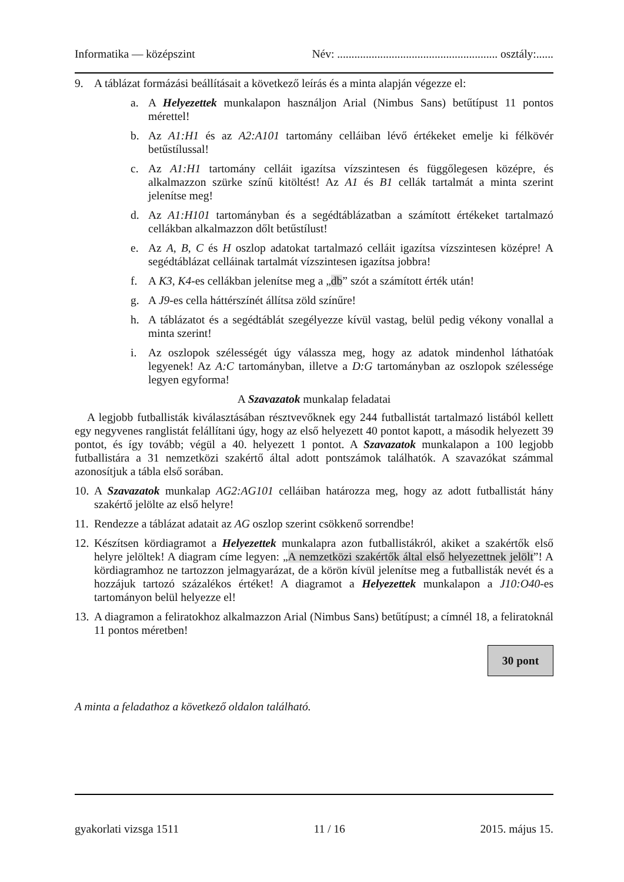Informatika — középszint Név: ........................................................ osztály:......
9. A táblázat formázási beállításait a következő leírás és a minta alapján végezze el:
a. A Helyezettek munkalapon használjon Arial (Nimbus Sans) betűtípust 11 pontos mérettel!
b. Az A1:H1 és az A2:A101 tartomány celláiban lévő értékeket emelje ki félkövér betűstílussal!
c. Az A1:H1 tartomány celláit igazítsa vízszintesen és függőlegesen középre, és alkalmazzon szürke színű kitöltést! Az A1 és B1 cellák tartalmát a minta szerint jelenítse meg!
d. Az A1:H101 tartományban és a segédtáblázatban a számított értékeket tartalmazó cellákban alkalmazzon dőlt betűstílust!
e. Az A, B, C és H oszlop adatokat tartalmazó celláit igazítsa vízszintesen középre! A segédtáblázat celláinak tartalmát vízszintesen igazítsa jobbra!
f. A K3, K4-es cellákban jelenítse meg a „db” szót a számított érték után!
g. A J9-es cella háttérszínét állítsa zöld színűre!
h. A táblázatot és a segédtáblát szegélyezze kívül vastag, belül pedig vékony vonallal a minta szerint!
i. Az oszlopok szélességét úgy válassza meg, hogy az adatok mindenhol láthatóak legyenek! Az A:C tartományban, illetve a D:G tartományban az oszlopok szélessége legyen egyforma!
A Szavazatok munkalap feladatai
A legjobb futballisták kiválasztásában résztvevőknek egy 244 futballistát tartalmazó listából kellett egy negyvenes ranglistát felállítani úgy, hogy az első helyezett 40 pontot kapott, a második helyezett 39 pontot, és így tovább; végül a 40. helyezett 1 pontot. A Szavazatok munkalapon a 100 legjobb futballistára a 31 nemzetközi szakértő által adott pontszámok találhatók. A szavazókat számmal azonosítjuk a tábla első sorában.
10. A Szavazatok munkalap AG2:AG101 celláiban határozza meg, hogy az adott futballistát hány szakértő jelölte az első helyre!
11. Rendezze a táblázat adatait az AG oszlop szerint csökkenő sorrendbe!
12. Készítsen kördiagramot a Helyezettek munkalapra azon futballistákról, akiket a szakértők első helyre jelöltek! A diagram címe legyen: „A nemzetközi szakértők által első helyezettnek jelölt”! A kördiagramhoz ne tartozzon jelmagyarázat, de a körön kívül jelenítse meg a futballisták nevét és a hozzájuk tartozó százalékos értéket! A diagramot a Helyezettek munkalapon a J10:O40-es tartományon belül helyezze el!
13. A diagramon a feliratokhoz alkalmazzon Arial (Nimbus Sans) betűtípust; a címnél 18, a feliratoknál 11 pontos méretben!
30 pont
A minta a feladathoz a következő oldalon található.
gyakorlati vizsga 1511 11 / 16 2015. május 15.